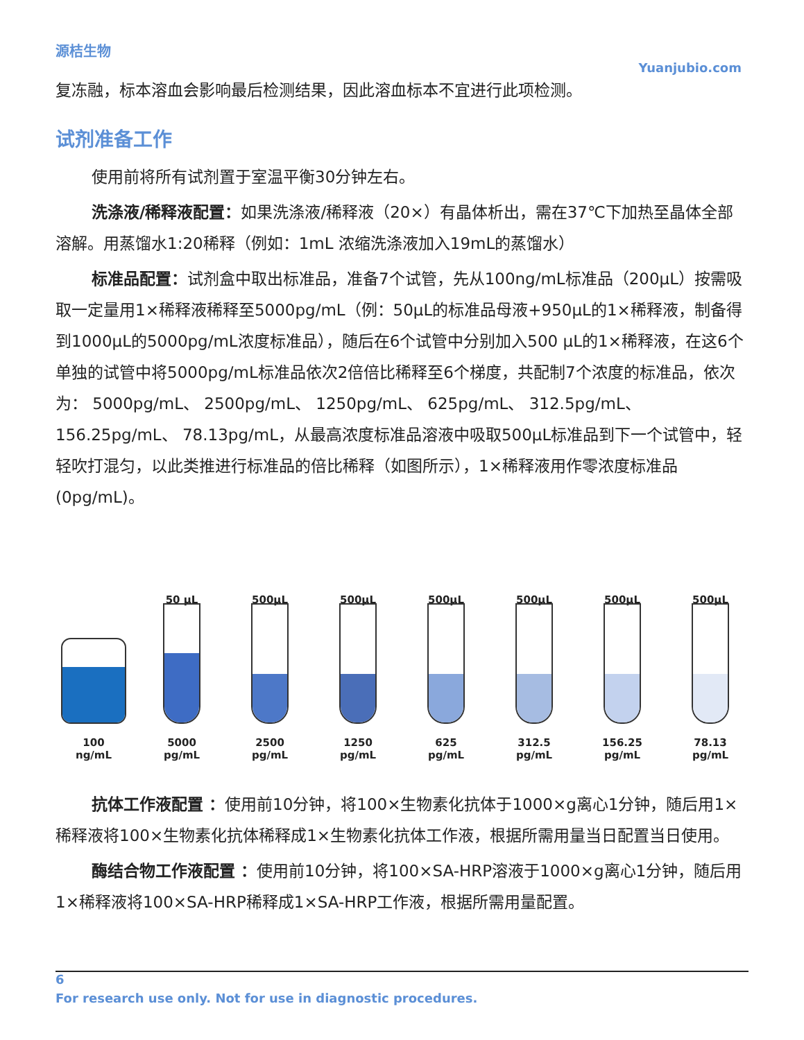源桔生物
Yuanjubio.com
复冻融，标本溶血会影响最后检测结果，因此溶血标本不宜进行此项检测。
试剂准备工作
使用前将所有试剂置于室温平衡30分钟左右。
洗涤液/稀释液配置：如果洗涤液/稀释液（20×）有晶体析出，需在37℃下加热至晶体全部溶解。用蒸馏水1:20稀释（例如：1mL 浓缩洗涤液加入19mL的蒸馏水）
标准品配置：试剂盒中取出标准品，准备7个试管，先从100ng/mL标准品（200μL）按需吸取一定量用1×稀释液稀释至5000pg/mL（例：50μL的标准品母液+950μL的1×稀释液，制备得到1000μL的5000pg/mL浓度标准品），随后在6个试管中分别加入500 μL的1×稀释液，在这6个单独的试管中将5000pg/mL标准品依次2倍倍比稀释至6个梯度，共配制7个浓度的标准品，依次为： 5000pg/mL、 2500pg/mL、 1250pg/mL、 625pg/mL、 312.5pg/mL、 156.25pg/mL、 78.13pg/mL，从最高浓度标准品溶液中吸取500μL标准品到下一个试管中，轻轻吹打混匀，以此类推进行标准品的倍比稀释（如图所示），1×稀释液用作零浓度标准品(0pg/mL)。
100
ng/mL
50 μL
5000
pg/mL
500μL
2500
pg/mL
500μL
1250
pg/mL
500μL
625
pg/mL
500μL
312.5
pg/mL
500μL
156.25
pg/mL
500μL
78.13
pg/mL
抗体工作液配置 ：使用前10分钟，将100×生物素化抗体于1000×g离心1分钟，随后用1×稀释液将100×生物素化抗体稀释成1×生物素化抗体工作液，根据所需用量当日配置当日使用。
酶结合物工作液配置 ：使用前10分钟，将100×SA-HRP溶液于1000×g离心1分钟，随后用1×稀释液将100×SA-HRP稀释成1×SA-HRP工作液，根据所需用量配置。
6
For research use only. Not for use in diagnostic procedures.